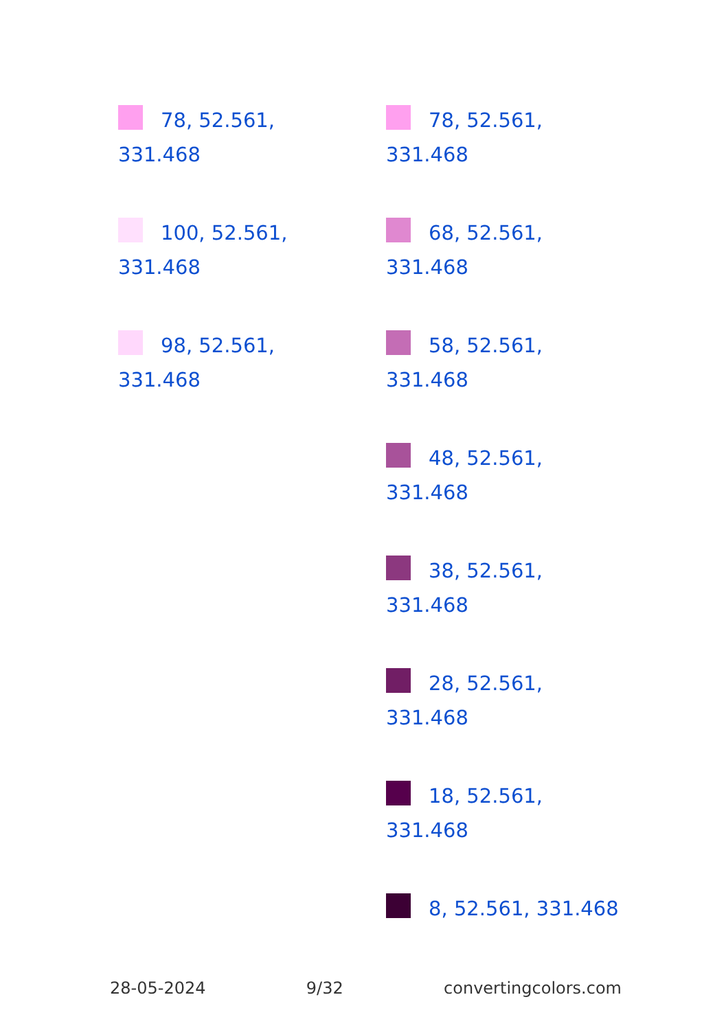78, 52.561, 331.468
100, 52.561, 331.468
98, 52.561, 331.468
78, 52.561, 331.468
68, 52.561, 331.468
58, 52.561, 331.468
48, 52.561, 331.468
38, 52.561, 331.468
28, 52.561, 331.468
18, 52.561, 331.468
8, 52.561, 331.468
28-05-2024 9/32 convertingcolors.com